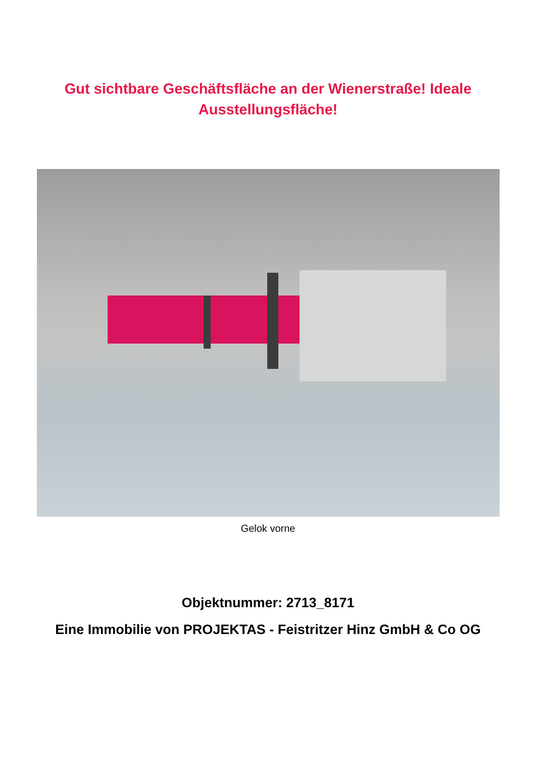Gut sichtbare Geschäftsfläche an der Wienerstraße! Ideale
Ausstellungsfläche!
Gelok vorne
Objektnummer: 2713_8171
Eine Immobilie von PROJEKTAS - Feistritzer Hinz GmbH & Co OG